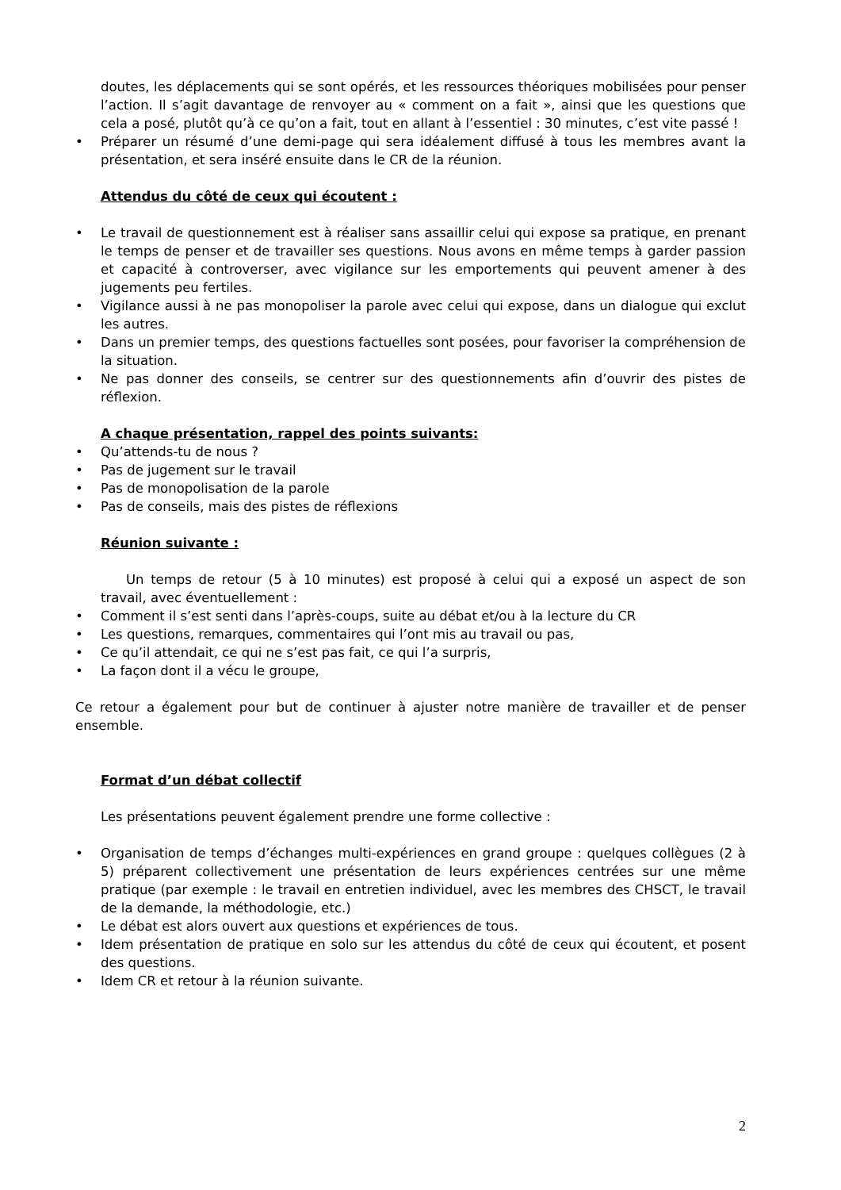doutes, les déplacements qui se sont opérés, et les ressources théoriques mobilisées pour penser l’action. Il s’agit davantage de renvoyer au « comment on a fait », ainsi que les questions que cela a posé, plutôt qu’à ce qu’on a fait, tout en allant à l’essentiel : 30 minutes, c’est vite passé !
• Préparer un résumé d’une demi-page qui sera idéalement diffusé à tous les membres avant la présentation, et sera inséré ensuite dans le CR de la réunion.
Attendus du côté de ceux qui écoutent :
• Le travail de questionnement est à réaliser sans assaillir celui qui expose sa pratique, en prenant le temps de penser et de travailler ses questions. Nous avons en même temps à garder passion et capacité à controverser, avec vigilance sur les emportements qui peuvent amener à des jugements peu fertiles.
• Vigilance aussi à ne pas monopoliser la parole avec celui qui expose, dans un dialogue qui exclut les autres.
• Dans un premier temps, des questions factuelles sont posées, pour favoriser la compréhension de la situation.
• Ne pas donner des conseils, se centrer sur des questionnements afin d’ouvrir des pistes de réflexion.
A chaque présentation, rappel des points suivants:
• Qu’attends-tu de nous ?
• Pas de jugement sur le travail
• Pas de monopolisation de la parole
• Pas de conseils, mais des pistes de réflexions
Réunion suivante :
Un temps de retour (5 à 10 minutes) est proposé à celui qui a exposé un aspect de son travail, avec éventuellement :
• Comment il s’est senti dans l’après-coups, suite au débat et/ou à la lecture du CR
• Les questions, remarques, commentaires qui l’ont mis au travail ou pas,
• Ce qu’il attendait, ce qui ne s’est pas fait, ce qui l’a surpris,
• La façon dont il a vécu le groupe,
Ce retour a également pour but de continuer à ajuster notre manière de travailler et de penser ensemble.
Format d’un débat collectif
Les présentations peuvent également prendre une forme collective :
• Organisation de temps d’échanges multi-expériences en grand groupe : quelques collègues (2 à 5) préparent collectivement une présentation de leurs expériences centrées sur une même pratique (par exemple : le travail en entretien individuel, avec les membres des CHSCT, le travail de la demande, la méthodologie, etc.)
• Le débat est alors ouvert aux questions et expériences de tous.
• Idem présentation de pratique en solo sur les attendus du côté de ceux qui écoutent, et posent des questions.
• Idem CR et retour à la réunion suivante.
2